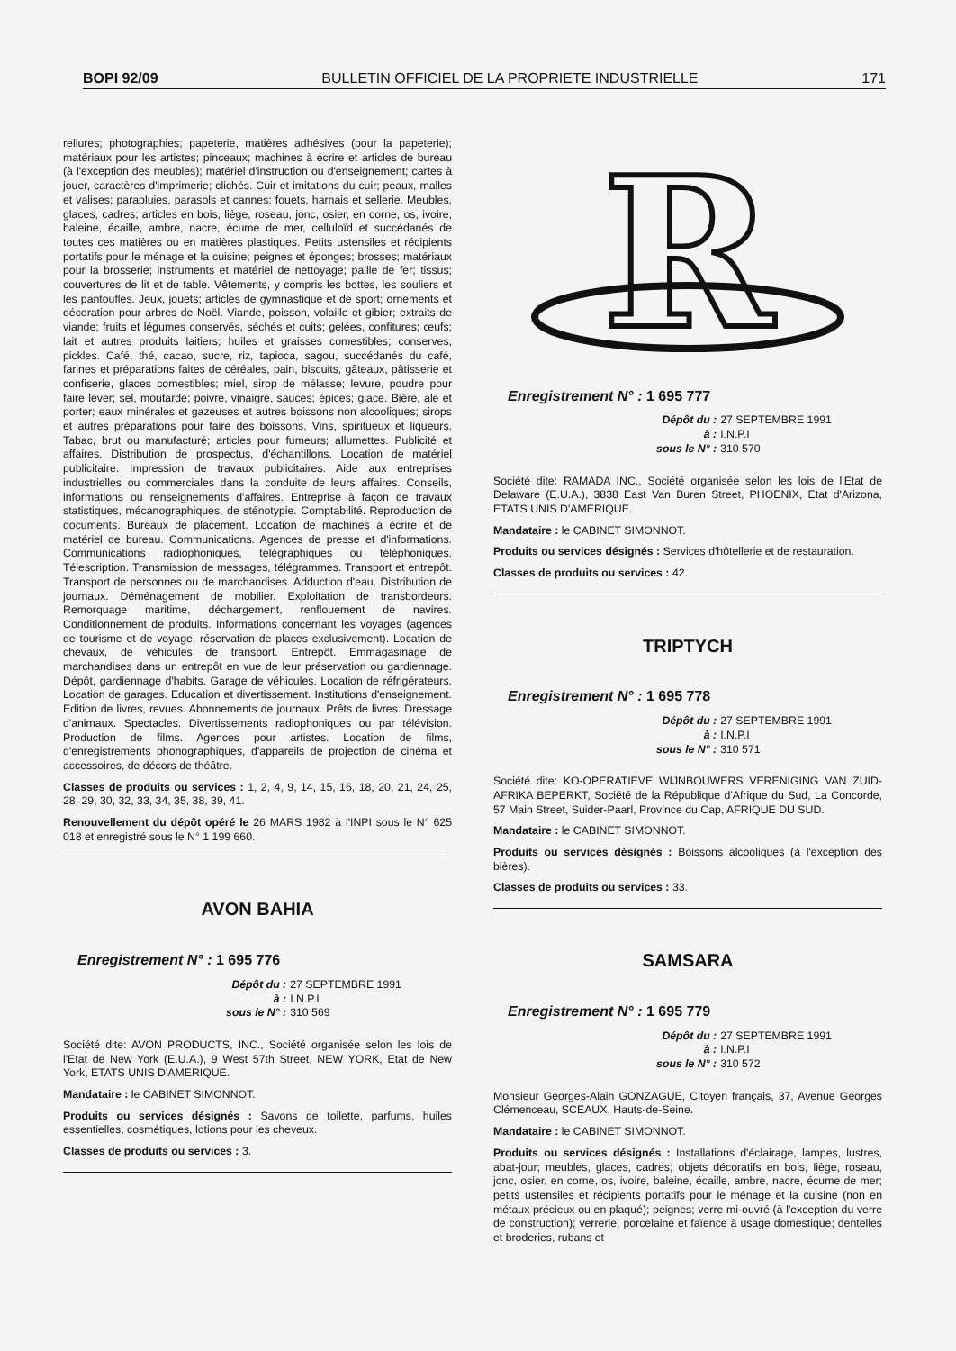BOPI 92/09 BULLETIN OFFICIEL DE LA PROPRIETE INDUSTRIELLE 171
reliures; photographies; papeterie, matières adhésives (pour la papeterie); matériaux pour les artistes; pinceaux; machines à écrire et articles de bureau (à l'exception des meubles); matériel d'instruction ou d'enseignement; cartes à jouer, caractères d'imprimerie; clichés. Cuir et imitations du cuir; peaux, malles et valises; parapluies, parasols et cannes; fouets, harnais et sellerie. Meubles, glaces, cadres; articles en bois, liège, roseau, jonc, osier, en corne, os, ivoire, baleine, écaille, ambre, nacre, écume de mer, celluloïd et succédanés de toutes ces matières ou en matières plastiques. Petits ustensiles et récipients portatifs pour le ménage et la cuisine; peignes et éponges; brosses; matériaux pour la brosserie; instruments et matériel de nettoyage; paille de fer; tissus; couvertures de lit et de table. Vêtements, y compris les bottes, les souliers et les pantoufles. Jeux, jouets; articles de gymnastique et de sport; ornements et décoration pour arbres de Noël. Viande, poisson, volaille et gibier; extraits de viande; fruits et légumes conservés, séchés et cuits; gelées, confitures; œufs; lait et autres produits laitiers; huiles et graisses comestibles; conserves, pickles. Café, thé, cacao, sucre, riz, tapioca, sagou, succédanés du café, farines et préparations faites de céréales, pain, biscuits, gâteaux, pâtisserie et confiserie, glaces comestibles; miel, sirop de mélasse; levure, poudre pour faire lever; sel, moutarde; poivre, vinaigre, sauces; épices; glace. Bière, ale et porter; eaux minérales et gazeuses et autres boissons non alcooliques; sirops et autres préparations pour faire des boissons. Vins, spiritueux et liqueurs. Tabac, brut ou manufacturé; articles pour fumeurs; allumettes. Publicité et affaires. Distribution de prospectus, d'échantillons. Location de matériel publicitaire. Impression de travaux publicitaires. Aide aux entreprises industrielles ou commerciales dans la conduite de leurs affaires. Conseils, informations ou renseignements d'affaires. Entreprise à façon de travaux statistiques, mécanographiques, de sténotypie. Comptabilité. Reproduction de documents. Bureaux de placement. Location de machines à écrire et de matériel de bureau. Communications. Agences de presse et d'informations. Communications radiophoniques, télégraphiques ou téléphoniques. Télescription. Transmission de messages, télégrammes. Transport et entrepôt. Transport de personnes ou de marchandises. Adduction d'eau. Distribution de journaux. Déménagement de mobilier. Exploitation de transbordeurs. Remorquage maritime, déchargement, renflouement de navires. Conditionnement de produits. Informations concernant les voyages (agences de tourisme et de voyage, réservation de places exclusivement). Location de chevaux, de véhicules de transport. Entrepôt. Emmagasinage de marchandises dans un entrepôt en vue de leur préservation ou gardiennage. Dépôt, gardiennage d'habits. Garage de véhicules. Location de réfrigérateurs. Location de garages. Education et divertissement. Institutions d'enseignement. Edition de livres, revues. Abonnements de journaux. Prêts de livres. Dressage d'animaux. Spectacles. Divertissements radiophoniques ou par télévision. Production de films. Agences pour artistes. Location de films, d'enregistrements phonographiques, d'appareils de projection de cinéma et accessoires, de décors de théâtre.
Classes de produits ou services : 1, 2, 4, 9, 14, 15, 16, 18, 20, 21, 24, 25, 28, 29, 30, 32, 33, 34, 35, 38, 39, 41.
Renouvellement du dépôt opéré le 26 MARS 1982 à l'INPI sous le N° 625 018 et enregistré sous le N° 1 199 660.
AVON BAHIA
Enregistrement N° : 1 695 776
Dépôt du : 27 SEPTEMBRE 1991 à : I.N.P.I sous le N° : 310 569
Société dite: AVON PRODUCTS, INC., Société organisée selon les lois de l'Etat de New York (E.U.A.), 9 West 57th Street, NEW YORK, Etat de New York, ETATS UNIS D'AMERIQUE.
Mandataire : le CABINET SIMONNOT.
Produits ou services désignés : Savons de toilette, parfums, huiles essentielles, cosmétiques, lotions pour les cheveux.
Classes de produits ou services : 3.
R
Enregistrement N° : 1 695 777
Dépôt du : 27 SEPTEMBRE 1991 à : I.N.P.I sous le N° : 310 570
Société dite: RAMADA INC., Société organisée selon les lois de l'Etat de Delaware (E.U.A.), 3838 East Van Buren Street, PHOENIX, Etat d'Arizona, ETATS UNIS D'AMERIQUE.
Mandataire : le CABINET SIMONNOT.
Produits ou services désignés : Services d'hôtellerie et de restauration.
Classes de produits ou services : 42.
TRIPTYCH
Enregistrement N° : 1 695 778
Dépôt du : 27 SEPTEMBRE 1991 à : I.N.P.I sous le N° : 310 571
Société dite: KO-OPERATIEVE WIJNBOUWERS VERENIGING VAN ZUID-AFRIKA BEPERKT, Société de la République d'Afrique du Sud, La Concorde, 57 Main Street, Suider-Paarl, Province du Cap, AFRIQUE DU SUD.
Mandataire : le CABINET SIMONNOT.
Produits ou services désignés : Boissons alcooliques (à l'exception des bières).
Classes de produits ou services : 33.
SAMSARA
Enregistrement N° : 1 695 779
Dépôt du : 27 SEPTEMBRE 1991 à : I.N.P.I sous le N° : 310 572
Monsieur Georges-Alain GONZAGUE, Citoyen français, 37, Avenue Georges Clémenceau, SCEAUX, Hauts-de-Seine.
Mandataire : le CABINET SIMONNOT.
Produits ou services désignés : Installations d'éclairage, lampes, lustres, abat-jour; meubles, glaces, cadres; objets décoratifs en bois, liège, roseau, jonc, osier, en corne, os, ivoire, baleine, écaille, ambre, nacre, écume de mer; petits ustensiles et récipients portatifs pour le ménage et la cuisine (non en métaux précieux ou en plaqué); peignes; verre mi-ouvré (à l'exception du verre de construction); verrerie, porcelaine et faïence à usage domestique; dentelles et broderies, rubans et